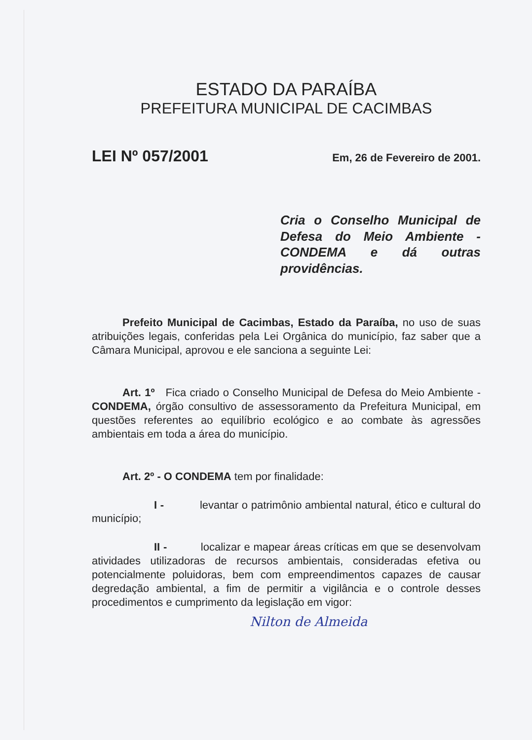ESTADO DA PARAÍBA
PREFEITURA MUNICIPAL DE CACIMBAS
LEI Nº 057/2001 Em, 26 de Fevereiro de 2001.
Cria o Conselho Municipal de Defesa do Meio Ambiente - CONDEMA e dá outras providências.
Prefeito Municipal de Cacimbas, Estado da Paraíba, no uso de suas atribuições legais, conferidas pela Lei Orgânica do município, faz saber que a Câmara Municipal, aprovou e ele sanciona a seguinte Lei:
Art. 1º Fica criado o Conselho Municipal de Defesa do Meio Ambiente - CONDEMA, órgão consultivo de assessoramento da Prefeitura Municipal, em questões referentes ao equilíbrio ecológico e ao combate às agressões ambientais em toda a área do município.
Art. 2º - O CONDEMA tem por finalidade:
I - levantar o patrimônio ambiental natural, ético e cultural do município;
II - localizar e mapear áreas críticas em que se desenvolvam atividades utilizadoras de recursos ambientais, consideradas efetiva ou potencialmente poluidoras, bem com empreendimentos capazes de causar degredação ambiental, a fim de permitir a vigilância e o controle desses procedimentos e cumprimento da legislação em vigor:
Nilton de Almeida